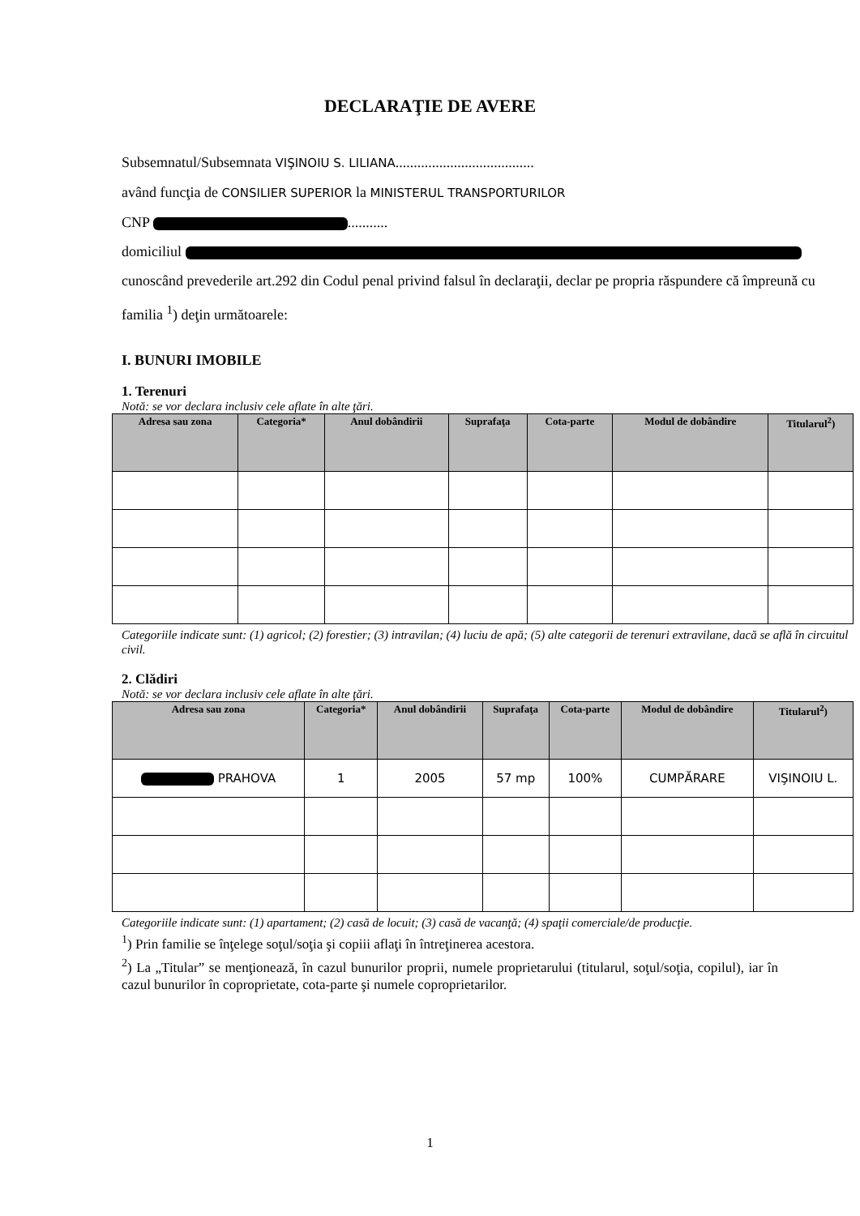DECLARAŢIE DE AVERE
Subsemnatul/Subsemnata VIŞINOIU S. LILIANA......................................
având funcţia de CONSILIER SUPERIOR la MINISTERUL TRANSPORTURILOR
CNP ...........
domiciliul
cunoscând prevederile art.292 din Codul penal privind falsul în declaraţii, declar pe propria răspundere că împreună cu familia <sup>1</sup>) deţin următoarele:
I. BUNURI IMOBILE
1. Terenuri
Notă: se vor declara inclusiv cele aflate în alte ţări.
| Adresa sau zona | Categoria* | Anul dobândirii | Suprafaţa | Cota-parte | Modul de dobândire | Titularul<sup>2</sup>) |
| --- | --- | --- | --- | --- | --- | --- |
Categoriile indicate sunt: (1) agricol; (2) forestier; (3) intravilan; (4) luciu de apă; (5) alte categorii de terenuri extravilane, dacă se află în circuitul civil.
2. Clădiri
Notă: se vor declara inclusiv cele aflate în alte ţări.
| Adresa sau zona | Categoria* | Anul dobândirii | Suprafaţa | Cota-parte | Modul de dobândire | Titularul<sup>2</sup>) |
| --- | --- | --- | --- | --- | --- | --- |
| PRAHOVA | 1 | 2005 | 57 mp | 100% | CUMPĂRARE | VIŞINOIU L. |
Categoriile indicate sunt: (1) apartament; (2) casă de locuit; (3) casă de vacanţă; (4) spaţii comerciale/de producţie.
<sup>1</sup>) Prin familie se înţelege soţul/soţia şi copiii aflaţi în întreţinerea acestora.
<sup>2</sup>) La „Titular” se menţionează, în cazul bunurilor proprii, numele proprietarului (titularul, soţul/soţia, copilul), iar în cazul bunurilor în coproprietate, cota-parte şi numele coproprietarilor.
1